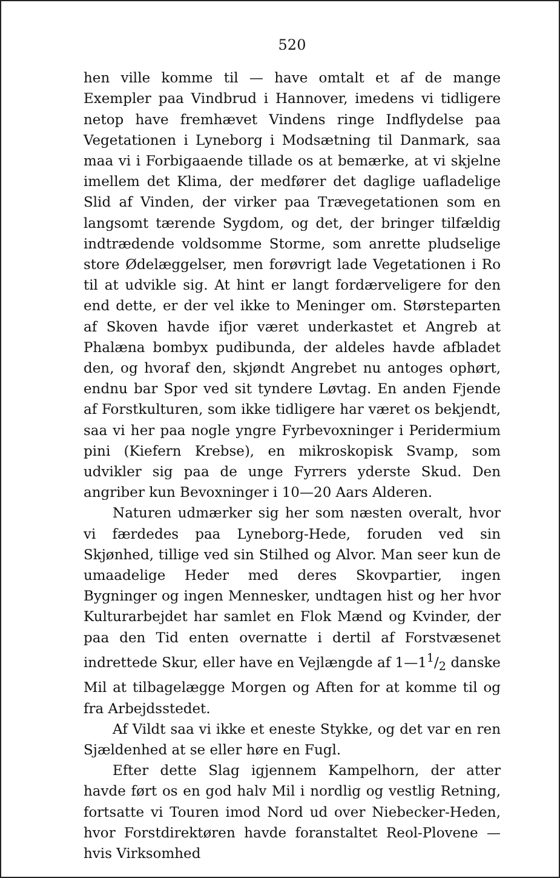520
hen ville komme til — have omtalt et af de mange Exempler paa Vindbrud i Hannover, imedens vi tidligere netop have fremhævet Vindens ringe Indflydelse paa Vegetationen i Lyneborg i Modsætning til Danmark, saa maa vi i Forbigaaende tillade os at bemærke, at vi skjelne imellem det Klima, der medfører det daglige uafladelige Slid af Vinden, der virker paa Trævegetationen som en langsomt tærende Sygdom, og det, der bringer tilfældig indtrædende voldsomme Storme, som anrette pludselige store Ødelæggelser, men forøvrigt lade Vegetationen i Ro til at udvikle sig. At hint er langt fordærveligere for den end dette, er der vel ikke to Meninger om. Størsteparten af Skoven havde ifjor været underkastet et Angreb at Phalæna bombyx pudibunda, der aldeles havde afbladet den, og hvoraf den, skjøndt Angrebet nu antoges ophørt, endnu bar Spor ved sit tyndere Løvtag. En anden Fjende af Forstkulturen, som ikke tidligere har været os bekjendt, saa vi her paa nogle yngre Fyrbevoxninger i Peridermium pini (Kiefern Krebse), en mikroskopisk Svamp, som udvikler sig paa de unge Fyrrers yderste Skud. Den angriber kun Bevoxninger i 10—20 Aars Alderen.
Naturen udmærker sig her som næsten overalt, hvor vi færdedes paa Lyneborg-Hede, foruden ved sin Skjønhed, tillige ved sin Stilhed og Alvor. Man seer kun de umaadelige Heder med deres Skovpartier, ingen Bygninger og ingen Mennesker, undtagen hist og her hvor Kulturarbejdet har samlet en Flok Mænd og Kvinder, der paa den Tid enten overnatte i dertil af Forstvæsenet indrettede Skur, eller have en Vejlængde af 1—11/2 danske Mil at tilbagelægge Morgen og Aften for at komme til og fra Arbejdsstedet.
Af Vildt saa vi ikke et eneste Stykke, og det var en ren Sjældenhed at se eller høre en Fugl.
Efter dette Slag igjennem Kampelhorn, der atter havde ført os en god halv Mil i nordlig og vestlig Retning, fortsatte vi Touren imod Nord ud over Niebecker-Heden, hvor Forstdirektøren havde foranstaltet Reol-Plovene — hvis Virksomhed